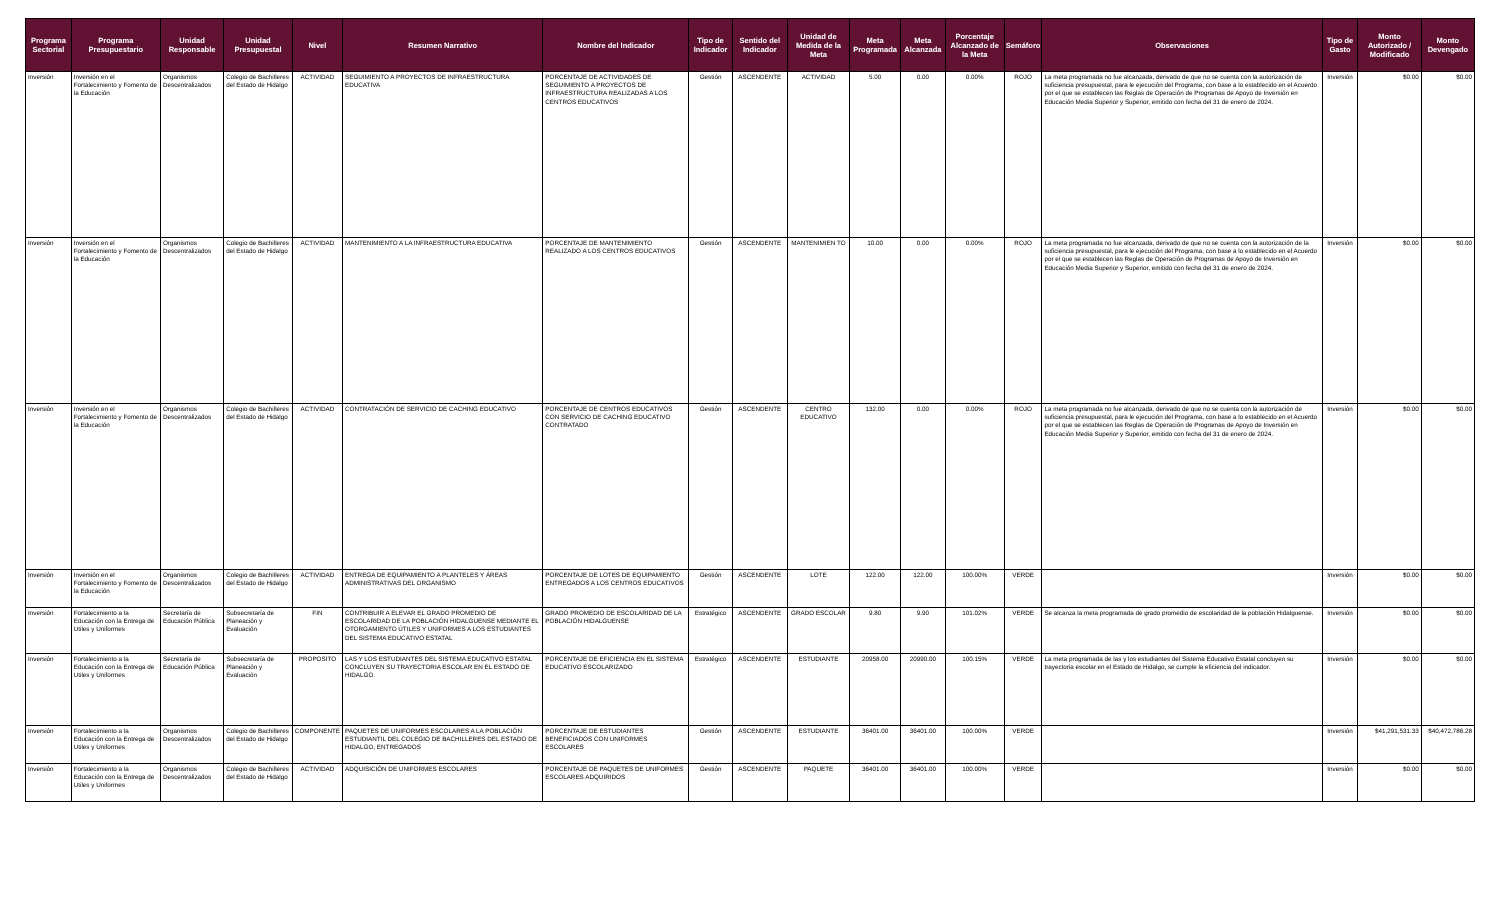| Programa Sectorial | Programa Presupuestario | Unidad Responsable | Unidad Presupuestal | Nivel | Resumen Narrativo | Nombre del Indicador | Tipo de Indicador | Sentido del Indicador | Unidad de Medida de la Meta | Meta Programada | Meta Alcanzada | Porcentaje Alcanzado de la Meta | Semáforo | Observaciones | Tipo de Gasto | Monto Autorizado / Modificado | Monto Devengado |
| --- | --- | --- | --- | --- | --- | --- | --- | --- | --- | --- | --- | --- | --- | --- | --- | --- | --- |
| Inversión | Inversión en el Fortalecimiento y Fomento de la Educación | Organismos Descentralizados | Colegio de Bachilleres del Estado de Hidalgo | ACTIVIDAD | SEGUIMIENTO A PROYECTOS DE INFRAESTRUCTURA EDUCATIVA | PORCENTAJE DE ACTIVIDADES DE SEGUIMIENTO A PROYECTOS DE INFRAESTRUCTURA REALIZADAS A LOS CENTROS EDUCATIVOS | Gestión | ASCENDENTE | ACTIVIDAD | 5.00 | 0.00 | 0.00% | ROJO | La meta programada no fue alcanzada, derivado de que no se cuenta con la autorización de suficiencia presupuestal, para le ejecución del Programa, con base a lo establecido en el Acuerdo por el que se establecen las Reglas de Operación de Programas de Apoyo de Inversión en Educación Media Superior y Superior, emitido con fecha del 31 de enero de 2024. | Inversión | $0.00 | $0.00 |
| Inversión | Inversión en el Fortalecimiento y Fomento de la Educación | Organismos Descentralizados | Colegio de Bachilleres del Estado de Hidalgo | ACTIVIDAD | MANTENIMIENTO A LA INFRAESTRUCTURA EDUCATIVA | PORCENTAJE DE MANTENIMIENTO REALIZADO A LOS CENTROS EDUCATIVOS | Gestión | ASCENDENTE | MANTENIMIEN TO | 10.00 | 0.00 | 0.00% | ROJO | La meta programada no fue alcanzada, derivado de que no se cuenta con la autorización de la suficiencia presupuestal, para le ejecución del Programa, con base a lo establecido en el Acuerdo por el que se establecen las Reglas de Operación de Programas de Apoyo de Inversión en Educación Media Superior y Superior, emitido con fecha del 31 de enero de 2024. | Inversión | $0.00 | $0.00 |
| Inversión | Inversión en el Fortalecimiento y Fomento de la Educación | Organismos Descentralizados | Colegio de Bachilleres del Estado de Hidalgo | ACTIVIDAD | CONTRATACIÓN DE SERVICIO DE CACHING EDUCATIVO | PORCENTAJE DE CENTROS EDUCATIVOS CON SERVICIO DE CACHING EDUCATIVO CONTRATADO | Gestión | ASCENDENTE | CENTRO EDUCATIVO | 132.00 | 0.00 | 0.00% | ROJO | La meta programada no fue alcanzada, derivado de que no se cuenta con la autorización de suficiencia presupuestal, para le ejecución del Programa, con base a lo establecido en el Acuerdo por el que se establecen las Reglas de Operación de Programas de Apoyo de Inversión en Educación Media Superior y Superior, emitido con fecha del 31 de enero de 2024. | Inversión | $0.00 | $0.00 |
| Inversión | Inversión en el Fortalecimiento y Fomento de la Educación | Organismos Descentralizados | Colegio de Bachilleres del Estado de Hidalgo | ACTIVIDAD | ENTREGA DE EQUIPAMIENTO A PLANTELES Y ÁREAS ADMINISTRATIVAS DEL ORGANISMO | PORCENTAJE DE LOTES DE EQUIPAMIENTO ENTREGADOS A LOS CENTROS EDUCATIVOS | Gestión | ASCENDENTE | LOTE | 122.00 | 122.00 | 100.00% | VERDE | | Inversión | $0.00 | $0.00 |
| Inversión | Fortalecimiento a la Educación con la Entrega de Utiles y Uniformes | Secretaría de Educación Pública | Subsecretaría de Planeación y Evaluación | FIN | CONTRIBUIR A ELEVAR EL GRADO PROMEDIO DE ESCOLARIDAD DE LA POBLACIÓN HIDALGUENSE MEDIANTE EL OTORGAMIENTO ÚTILES Y UNIFORMES A LOS ESTUDIANTES DEL SISTEMA EDUCATIVO ESTATAL | GRADO PROMEDIO DE ESCOLARIDAD DE LA POBLACIÓN HIDALGUENSE | Estratégico | ASCENDENTE | GRADO ESCOLAR | 9.80 | 9.90 | 101.02% | VERDE | Se alcanza la meta programada de grado promedio de escolaridad de la población Hidalguense. | Inversión | $0.00 | $0.00 |
| Inversión | Fortalecimiento a la Educación con la Entrega de Utiles y Uniformes | Secretaría de Educación Pública | Subsecretaría de Planeación y Evaluación | PROPOSITO | LAS Y LOS ESTUDIANTES DEL SISTEMA EDUCATIVO ESTATAL CONCLUYEN SU TRAYECTORIA ESCOLAR EN EL ESTADO DE HIDALGO. | PORCENTAJE DE EFICIENCIA EN EL SISTEMA EDUCATIVO ESCOLARIZADO | Estratégico | ASCENDENTE | ESTUDIANTE | 20958.00 | 20990.00 | 100.15% | VERDE | La meta programada de las y los estudiantes del Sistema Educativo Estatal concluyen su trayectoria escolar en el Estado de Hidalgo, se cumple la eficiencia del indicador. | Inversión | $0.00 | $0.00 |
| Inversión | Fortalecimiento a la Educación con la Entrega de Utiles y Uniformes | Organismos Descentralizados | Colegio de Bachilleres del Estado de Hidalgo | COMPONENTE | PAQUETES DE UNIFORMES ESCOLARES A LA POBLACIÓN ESTUDIANTIL DEL COLEGIO DE BACHILLERES DEL ESTADO DE HIDALGO, ENTREGADOS | PORCENTAJE DE ESTUDIANTES BENEFICIADOS CON UNIFORMES ESCOLARES | Gestión | ASCENDENTE | ESTUDIANTE | 36401.00 | 36401.00 | 100.00% | VERDE | | Inversión | $41,291,531.33 | $40,472,786.28 |
| Inversión | Fortalecimiento a la Educación con la Entrega de Utiles y Uniformes | Organismos Descentralizados | Colegio de Bachilleres del Estado de Hidalgo | ACTIVIDAD | ADQUISICIÓN DE UNIFORMES ESCOLARES | PORCENTAJE DE PAQUETES DE UNIFORMES ESCOLARES ADQUIRIDOS | Gestión | ASCENDENTE | PAQUETE | 36401.00 | 36401.00 | 100.00% | VERDE | | Inversión | $0.00 | $0.00 |